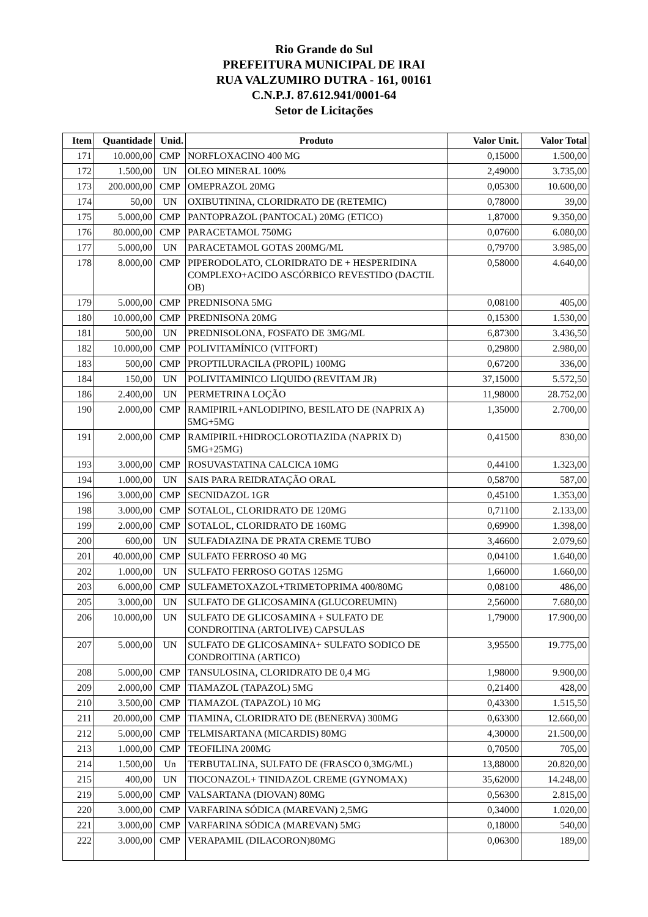Rio Grande do Sul
PREFEITURA MUNICIPAL DE IRAI
RUA VALZUMIRO DUTRA - 161, 00161
C.N.P.J. 87.612.941/0001-64
Setor de Licitações
| Item | Quantidade | Unid. | Produto | Valor Unit. | Valor Total |
| --- | --- | --- | --- | --- | --- |
| 171 | 10.000,00 | CMP | NORFLOXACINO 400 MG | 0,15000 | 1.500,00 |
| 172 | 1.500,00 | UN | OLEO MINERAL 100% | 2,49000 | 3.735,00 |
| 173 | 200.000,00 | CMP | OMEPRAZOL 20MG | 0,05300 | 10.600,00 |
| 174 | 50,00 | UN | OXIBUTININA, CLORIDRATO DE (RETEMIC) | 0,78000 | 39,00 |
| 175 | 5.000,00 | CMP | PANTOPRAZOL (PANTOCAL) 20MG (ETICO) | 1,87000 | 9.350,00 |
| 176 | 80.000,00 | CMP | PARACETAMOL 750MG | 0,07600 | 6.080,00 |
| 177 | 5.000,00 | UN | PARACETAMOL GOTAS 200MG/ML | 0,79700 | 3.985,00 |
| 178 | 8.000,00 | CMP | PIPERODOLATO, CLORIDRATO DE + HESPERIDINA COMPLEXO+ACIDO ASCÓRBICO REVESTIDO (DACTIL OB) | 0,58000 | 4.640,00 |
| 179 | 5.000,00 | CMP | PREDNISONA 5MG | 0,08100 | 405,00 |
| 180 | 10.000,00 | CMP | PREDNISONA 20MG | 0,15300 | 1.530,00 |
| 181 | 500,00 | UN | PREDNISOLONA, FOSFATO DE 3MG/ML | 6,87300 | 3.436,50 |
| 182 | 10.000,00 | CMP | POLIVITAMÍNICO (VITFORT) | 0,29800 | 2.980,00 |
| 183 | 500,00 | CMP | PROPTILURACILA (PROPIL) 100MG | 0,67200 | 336,00 |
| 184 | 150,00 | UN | POLIVITAMINICO LIQUIDO (REVITAM JR) | 37,15000 | 5.572,50 |
| 186 | 2.400,00 | UN | PERMETRINA LOÇÃO | 11,98000 | 28.752,00 |
| 190 | 2.000,00 | CMP | RAMIPIRIL+ANLODIPINO, BESILATO DE (NAPRIX A) 5MG+5MG | 1,35000 | 2.700,00 |
| 191 | 2.000,00 | CMP | RAMIPIRIL+HIDROCLOROTIAZIDA (NAPRIX D) 5MG+25MG) | 0,41500 | 830,00 |
| 193 | 3.000,00 | CMP | ROSUVASTATINA CALCICA 10MG | 0,44100 | 1.323,00 |
| 194 | 1.000,00 | UN | SAIS PARA REIDRATAÇÃO ORAL | 0,58700 | 587,00 |
| 196 | 3.000,00 | CMP | SECNIDAZOL 1GR | 0,45100 | 1.353,00 |
| 198 | 3.000,00 | CMP | SOTALOL, CLORIDRATO DE 120MG | 0,71100 | 2.133,00 |
| 199 | 2.000,00 | CMP | SOTALOL, CLORIDRATO DE 160MG | 0,69900 | 1.398,00 |
| 200 | 600,00 | UN | SULFADIAZINA DE PRATA CREME TUBO | 3,46600 | 2.079,60 |
| 201 | 40.000,00 | CMP | SULFATO FERROSO 40 MG | 0,04100 | 1.640,00 |
| 202 | 1.000,00 | UN | SULFATO FERROSO GOTAS 125MG | 1,66000 | 1.660,00 |
| 203 | 6.000,00 | CMP | SULFAMETOXAZOL+TRIMETOPRIMA 400/80MG | 0,08100 | 486,00 |
| 205 | 3.000,00 | UN | SULFATO DE GLICOSAMINA (GLUCOREUMIN) | 2,56000 | 7.680,00 |
| 206 | 10.000,00 | UN | SULFATO DE GLICOSAMINA + SULFATO DE CONDROITINA (ARTOLIVE) CAPSULAS | 1,79000 | 17.900,00 |
| 207 | 5.000,00 | UN | SULFATO DE GLICOSAMINA+ SULFATO SODICO DE CONDROITINA (ARTICO) | 3,95500 | 19.775,00 |
| 208 | 5.000,00 | CMP | TANSULOSINA, CLORIDRATO DE 0,4 MG | 1,98000 | 9.900,00 |
| 209 | 2.000,00 | CMP | TIAMAZOL (TAPAZOL) 5MG | 0,21400 | 428,00 |
| 210 | 3.500,00 | CMP | TIAMAZOL (TAPAZOL) 10 MG | 0,43300 | 1.515,50 |
| 211 | 20.000,00 | CMP | TIAMINA, CLORIDRATO DE (BENERVA) 300MG | 0,63300 | 12.660,00 |
| 212 | 5.000,00 | CMP | TELMISARTANA (MICARDIS) 80MG | 4,30000 | 21.500,00 |
| 213 | 1.000,00 | CMP | TEOFILINA 200MG | 0,70500 | 705,00 |
| 214 | 1.500,00 | Un | TERBUTALINA, SULFATO DE (FRASCO 0,3MG/ML) | 13,88000 | 20.820,00 |
| 215 | 400,00 | UN | TIOCONAZOL+ TINIDAZOL CREME (GYNOMAX) | 35,62000 | 14.248,00 |
| 219 | 5.000,00 | CMP | VALSARTANA (DIOVAN) 80MG | 0,56300 | 2.815,00 |
| 220 | 3.000,00 | CMP | VARFARINA SÓDICA (MAREVAN) 2,5MG | 0,34000 | 1.020,00 |
| 221 | 3.000,00 | CMP | VARFARINA SÓDICA (MAREVAN) 5MG | 0,18000 | 540,00 |
| 222 | 3.000,00 | CMP | VERAPAMIL (DILACORON)80MG | 0,06300 | 189,00 |